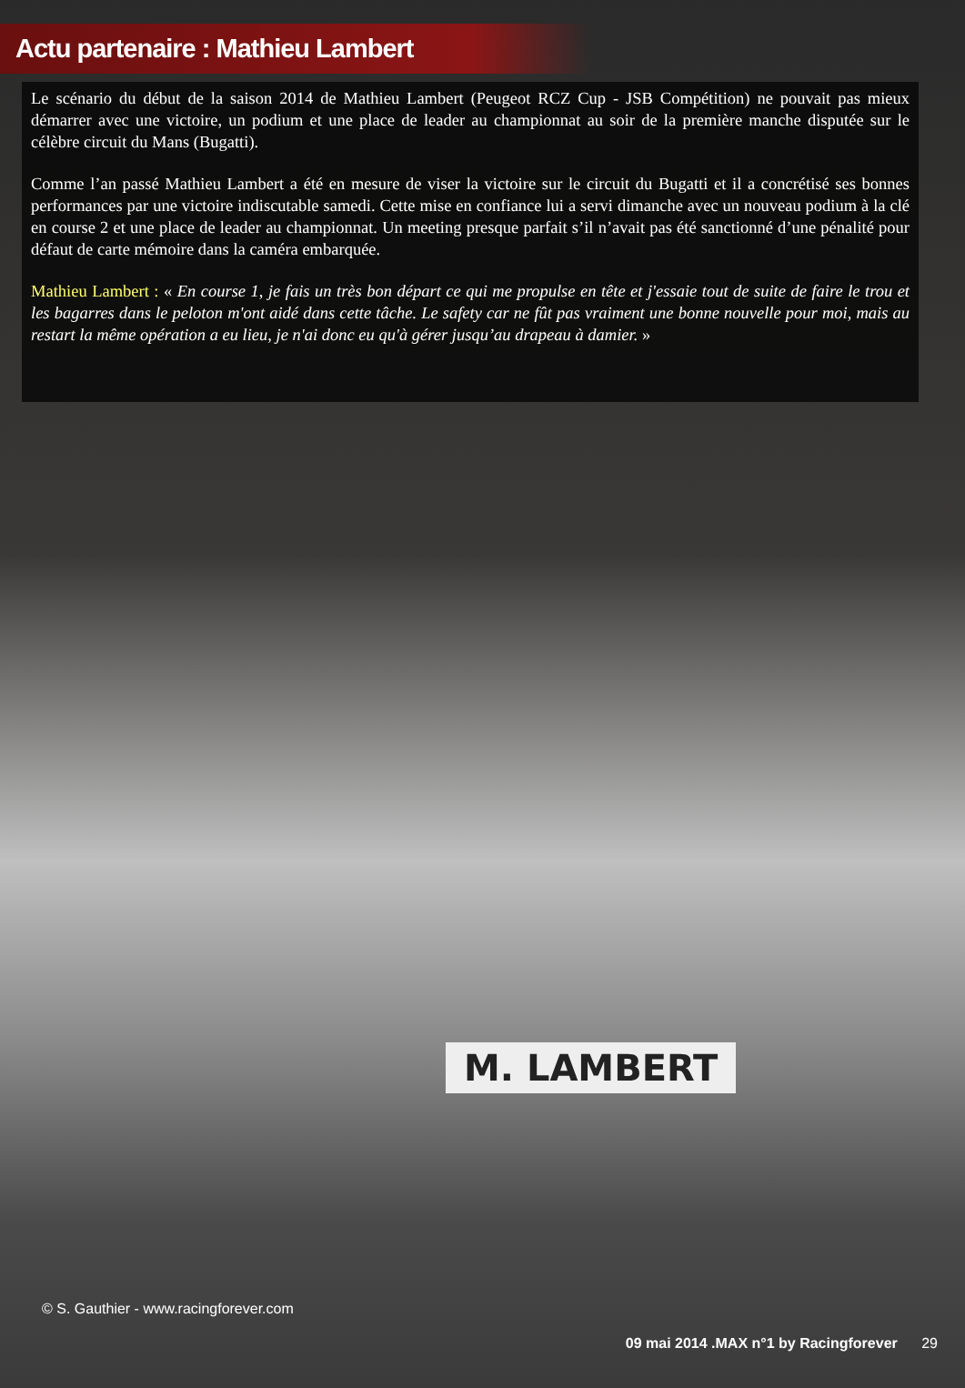Actu partenaire : Mathieu Lambert
Le scénario du début de la saison 2014 de Mathieu Lambert (Peugeot RCZ Cup - JSB Compétition) ne pouvait pas mieux démarrer avec une victoire, un podium et une place de leader au championnat au soir de la première manche disputée sur le célèbre circuit du Mans (Bugatti).
Comme l’an passé Mathieu Lambert a été en mesure de viser la victoire sur le circuit du Bugatti et il a concrétisé ses bonnes performances par une victoire indiscutable samedi. Cette mise en confiance lui a servi dimanche avec un nouveau podium à la clé en course 2 et une place de leader au championnat. Un meeting presque parfait s’il n’avait pas été sanctionné d’une pénalité pour défaut de carte mémoire dans la caméra embarquée.
Mathieu Lambert : « En course 1, je fais un très bon départ ce qui me propulse en tête et j'essaie tout de suite de faire le trou et les bagarres dans le peloton m'ont aidé dans cette tâche. Le safety car ne fût pas vraiment une bonne nouvelle pour moi, mais au restart la même opération a eu lieu, je n'ai donc eu qu'à gérer jusqu’au drapeau à damier. »
M. LAMBERT
© S. Gauthier - www.racingforever.com
09 mai 2014 .MAX n°1 by Racingforever 29